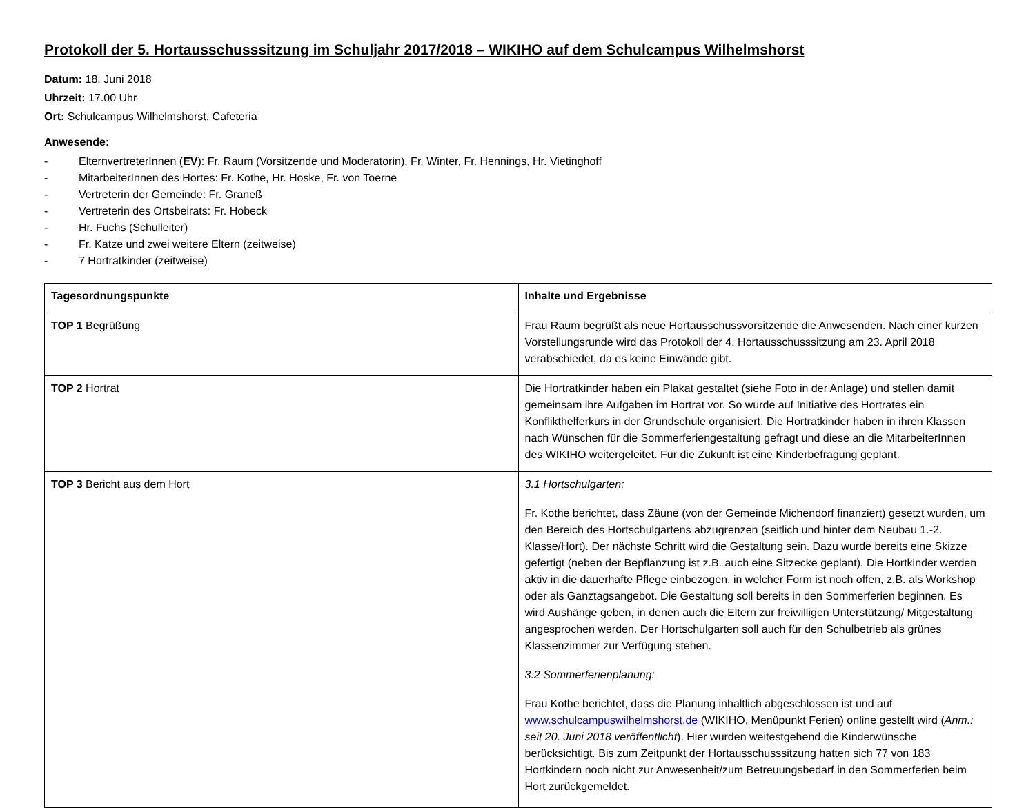Protokoll der 5. Hortausschusssitzung im Schuljahr 2017/2018 – WIKIHO auf dem Schulcampus Wilhelmshorst
Datum: 18. Juni 2018
Uhrzeit: 17.00 Uhr
Ort: Schulcampus Wilhelmshorst, Cafeteria
Anwesende:
- ElternvertreterInnen (EV): Fr. Raum (Vorsitzende und Moderatorin), Fr. Winter, Fr. Hennings, Hr. Vietinghoff
- MitarbeiterInnen des Hortes: Fr. Kothe, Hr. Hoske, Fr. von Toerne
- Vertreterin der Gemeinde: Fr. Graneß
- Vertreterin des Ortsbeirats: Fr. Hobeck
- Hr. Fuchs (Schulleiter)
- Fr. Katze und zwei weitere Eltern (zeitweise)
- 7 Hortratkinder (zeitweise)
| Tagesordnungspunkte | Inhalte und Ergebnisse |
| --- | --- |
| TOP 1 Begrüßung | Frau Raum begrüßt als neue Hortausschussvorsitzende die Anwesenden. Nach einer kurzen Vorstellungsrunde wird das Protokoll der 4. Hortausschusssitzung am 23. April 2018 verabschiedet, da es keine Einwände gibt. |
| TOP 2 Hortrat | Die Hortratkinder haben ein Plakat gestaltet (siehe Foto in der Anlage) und stellen damit gemeinsam ihre Aufgaben im Hortrat vor. So wurde auf Initiative des Hortrates ein Konflikthelferkurs in der Grundschule organisiert. Die Hortratkinder haben in ihren Klassen nach Wünschen für die Sommerferiengestaltung gefragt und diese an die MitarbeiterInnen des WIKIHO weitergeleitet. Für die Zukunft ist eine Kinderbefragung geplant. |
| TOP 3 Bericht aus dem Hort | 3.1 Hortschulgarten: Fr. Kothe berichtet, dass Zäune (von der Gemeinde Michendorf finanziert) gesetzt wurden, um den Bereich des Hortschulgartens abzugrenzen (seitlich und hinter dem Neubau 1.-2. Klasse/Hort). Der nächste Schritt wird die Gestaltung sein. Dazu wurde bereits eine Skizze gefertigt (neben der Bepflanzung ist z.B. auch eine Sitzecke geplant). Die Hortkinder werden aktiv in die dauerhafte Pflege einbezogen, in welcher Form ist noch offen, z.B. als Workshop oder als Ganztagsangebot. Die Gestaltung soll bereits in den Sommerferien beginnen. Es wird Aushänge geben, in denen auch die Eltern zur freiwilligen Unterstützung/ Mitgestaltung angesprochen werden. Der Hortschulgarten soll auch für den Schulbetrieb als grünes Klassenzimmer zur Verfügung stehen. 3.2 Sommerferienplanung: Frau Kothe berichtet, dass die Planung inhaltlich abgeschlossen ist und auf www.schulcampuswilhelmshorst.de (WIKIHO, Menüpunkt Ferien) online gestellt wird ( Anm.: seit 20. Juni 2018 veröffentlicht ). Hier wurden weitestgehend die Kinderwünsche berücksichtigt. Bis zum Zeitpunkt der Hortausschusssitzung hatten sich 77 von 183 Hortkindern noch nicht zur Anwesenheit/zum Betreuungsbedarf in den Sommerferien beim Hort zurückgemeldet. |